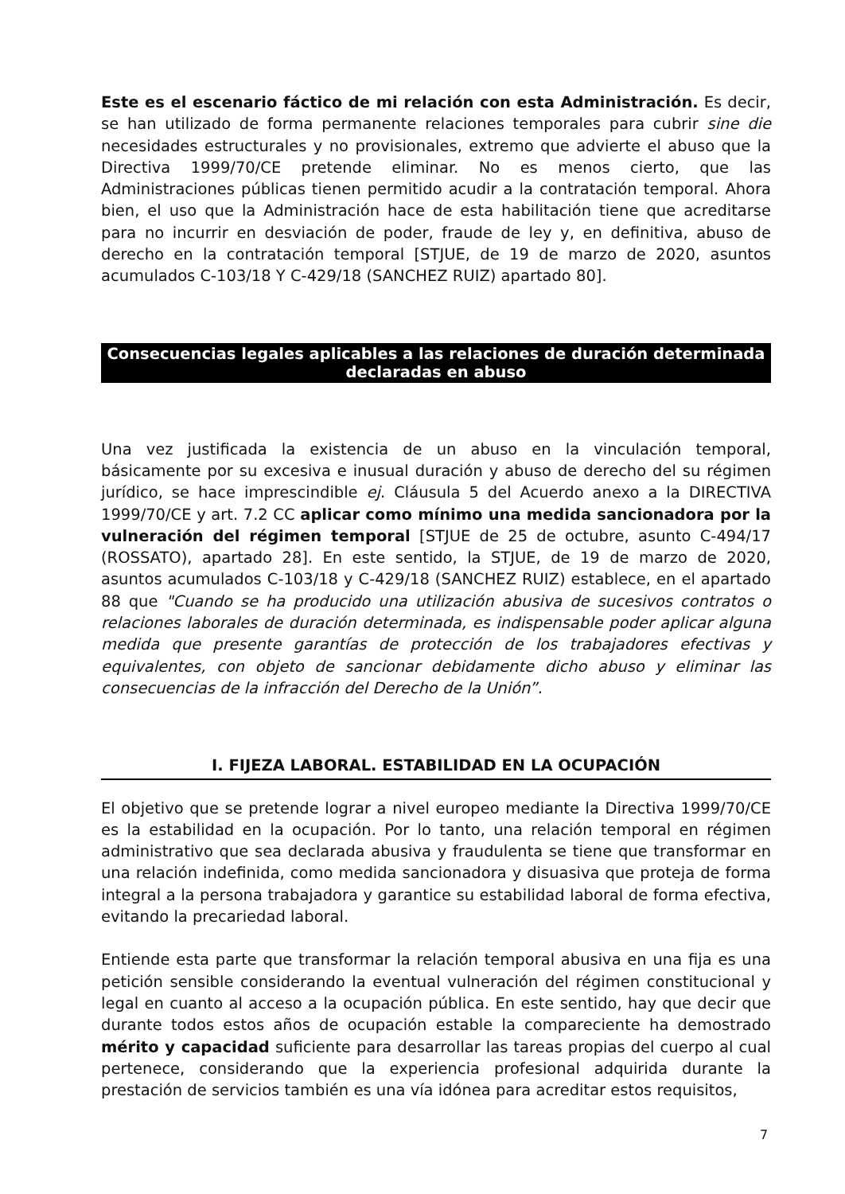Este es el escenario fáctico de mi relación con esta Administración. Es decir, se han utilizado de forma permanente relaciones temporales para cubrir sine die necesidades estructurales y no provisionales, extremo que advierte el abuso que la Directiva 1999/70/CE pretende eliminar. No es menos cierto, que las Administraciones públicas tienen permitido acudir a la contratación temporal. Ahora bien, el uso que la Administración hace de esta habilitación tiene que acreditarse para no incurrir en desviación de poder, fraude de ley y, en definitiva, abuso de derecho en la contratación temporal [STJUE, de 19 de marzo de 2020, asuntos acumulados C-103/18 Y C-429/18 (SANCHEZ RUIZ) apartado 80].
Consecuencias legales aplicables a las relaciones de duración determinada declaradas en abuso
Una vez justificada la existencia de un abuso en la vinculación temporal, básicamente por su excesiva e inusual duración y abuso de derecho del su régimen jurídico, se hace imprescindible ej. Cláusula 5 del Acuerdo anexo a la DIRECTIVA 1999/70/CE y art. 7.2 CC aplicar como mínimo una medida sancionadora por la vulneración del régimen temporal [STJUE de 25 de octubre, asunto C-494/17 (ROSSATO), apartado 28]. En este sentido, la STJUE, de 19 de marzo de 2020, asuntos acumulados C-103/18 y C-429/18 (SANCHEZ RUIZ) establece, en el apartado 88 que "Cuando se ha producido una utilización abusiva de sucesivos contratos o relaciones laborales de duración determinada, es indispensable poder aplicar alguna medida que presente garantías de protección de los trabajadores efectivas y equivalentes, con objeto de sancionar debidamente dicho abuso y eliminar las consecuencias de la infracción del Derecho de la Unión”.
I. FIJEZA LABORAL. ESTABILIDAD EN LA OCUPACIÓN
El objetivo que se pretende lograr a nivel europeo mediante la Directiva 1999/70/CE es la estabilidad en la ocupación. Por lo tanto, una relación temporal en régimen administrativo que sea declarada abusiva y fraudulenta se tiene que transformar en una relación indefinida, como medida sancionadora y disuasiva que proteja de forma integral a la persona trabajadora y garantice su estabilidad laboral de forma efectiva, evitando la precariedad laboral.
Entiende esta parte que transformar la relación temporal abusiva en una fija es una petición sensible considerando la eventual vulneración del régimen constitucional y legal en cuanto al acceso a la ocupación pública. En este sentido, hay que decir que durante todos estos años de ocupación estable la compareciente ha demostrado mérito y capacidad suficiente para desarrollar las tareas propias del cuerpo al cual pertenece, considerando que la experiencia profesional adquirida durante la prestación de servicios también es una vía idónea para acreditar estos requisitos,
7